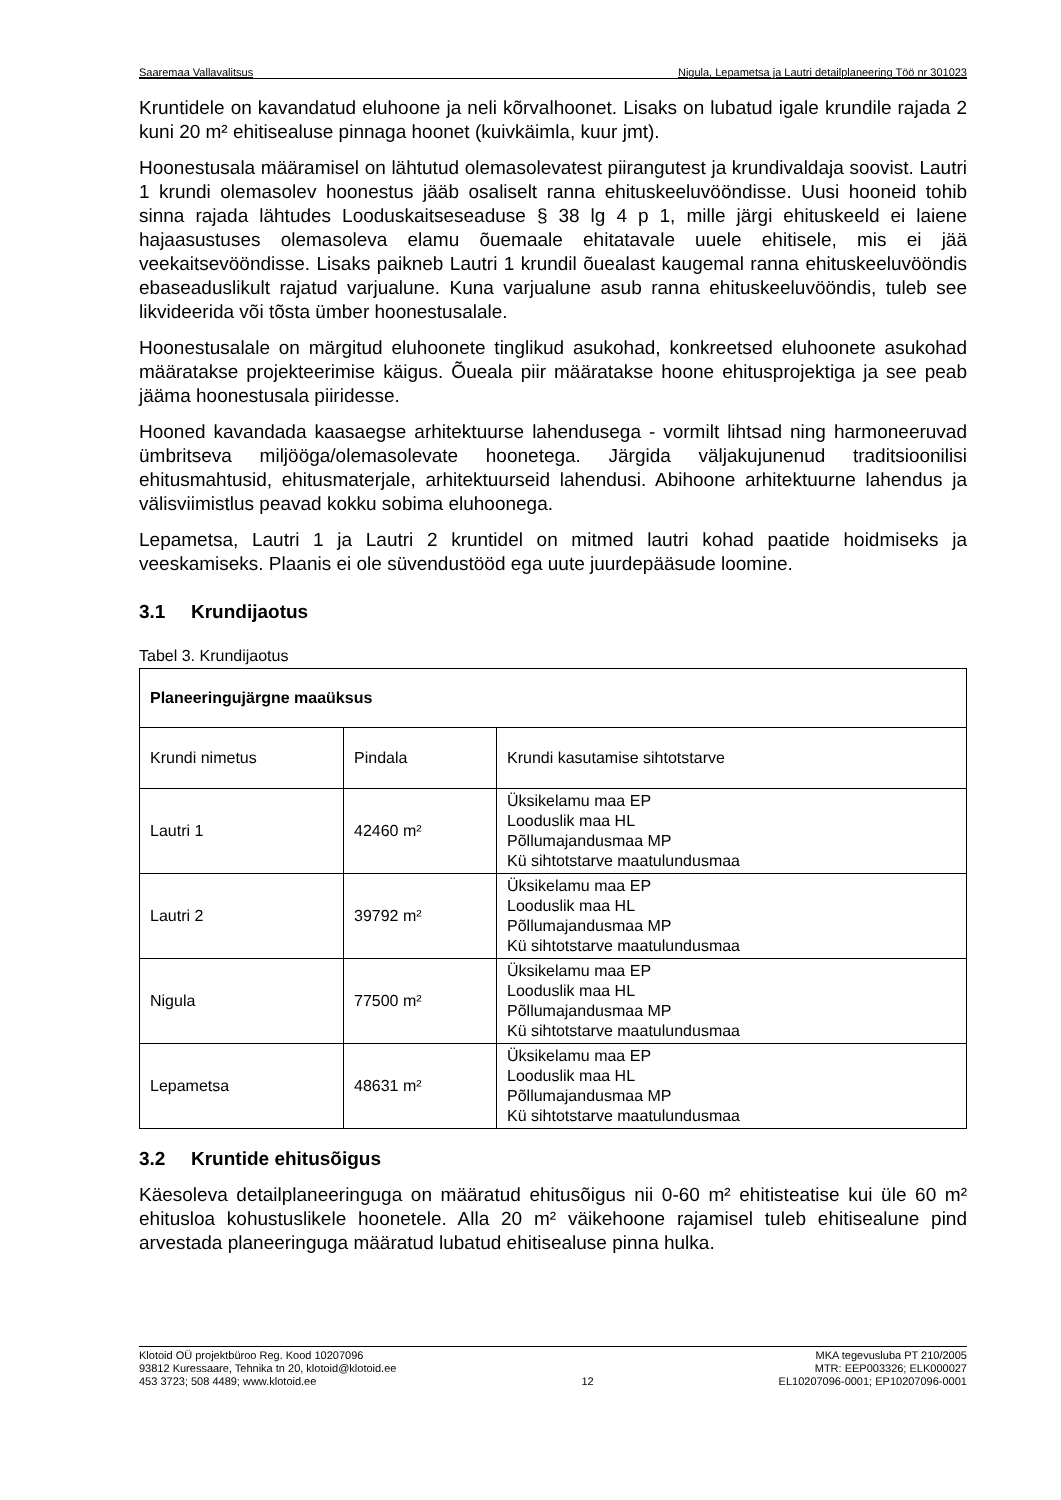Saaremaa Vallavalitsus Nigula, Lepametsa ja Lautri detailplaneering Töö nr 301023
Kruntidele on kavandatud eluhoone ja neli kõrvalhoonet. Lisaks on lubatud igale krundile rajada 2 kuni 20 m² ehitisealuse pinnaga hoonet (kuivkäimla, kuur jmt).
Hoonestusala määramisel on lähtutud olemasolevatest piirangutest ja krundivaldaja soovist. Lautri 1 krundi olemasolev hoonestus jääb osaliselt ranna ehituskeeluvööndisse. Uusi hooneid tohib sinna rajada lähtudes Looduskaitseseaduse § 38 lg 4 p 1, mille järgi ehituskeeld ei laiene hajaasustuses olemasoleva elamu õuemaale ehitatavale uuele ehitisele, mis ei jää veekaitsevööndisse. Lisaks paikneb Lautri 1 krundil õuealast kaugemal ranna ehituskeeluvööndis ebaseaduslikult rajatud varjualune. Kuna varjualune asub ranna ehituskeeluvööndis, tuleb see likvideerida või tõsta ümber hoonestusalale.
Hoonestusalale on märgitud eluhoonete tinglikud asukohad, konkreetsed eluhoonete asukohad määratakse projekteerimise käigus. Õueala piir määratakse hoone ehitusprojektiga ja see peab jääma hoonestusala piiridesse.
Hooned kavandada kaasaegse arhitektuurse lahendusega - vormilt lihtsad ning harmoneeruvad ümbritseva miljööga/olemasolevate hoonetega. Järgida väljakujunenud traditsioonilisi ehitusmahtusid, ehitusmaterjale, arhitektuurseid lahendusi. Abihoone arhitektuurne lahendus ja välisviimistlus peavad kokku sobima eluhoonega.
Lepametsa, Lautri 1 ja Lautri 2 kruntidel on mitmed lautri kohad paatide hoidmiseks ja veeskamiseks. Plaanis ei ole süvendustööd ega uute juurdepääsude loomine.
3.1 Krundijaotus
Tabel 3. Krundijaotus
| Planeeringujärgne maaüksus | | |
| --- | --- | --- |
| Krundi nimetus | Pindala | Krundi kasutamise sihtotstarve |
| Lautri 1 | 42460 m² | Üksikelamu maa EP Looduslik maa HL Põllumajandusmaa MP Kü sihtotstarve maatulundusmaa |
| Lautri 2 | 39792 m² | Üksikelamu maa EP Looduslik maa HL Põllumajandusmaa MP Kü sihtotstarve maatulundusmaa |
| Nigula | 77500 m² | Üksikelamu maa EP Looduslik maa HL Põllumajandusmaa MP Kü sihtotstarve maatulundusmaa |
| Lepametsa | 48631 m² | Üksikelamu maa EP Looduslik maa HL Põllumajandusmaa MP Kü sihtotstarve maatulundusmaa |
3.2 Kruntide ehitusõigus
Käesoleva detailplaneeringuga on määratud ehitusõigus nii 0-60 m² ehitisteatise kui üle 60 m² ehitusloa kohustuslikele hoonetele. Alla 20 m² väikehoone rajamisel tuleb ehitisealune pind arvestada planeeringuga määratud lubatud ehitisealuse pinna hulka.
Klotoid OÜ projektbüroo Reg. Kood 10207096
93812 Kuressaare, Tehnika tn 20, klotoid@klotoid.ee
453 3723; 508 4489; www.klotoid.ee
12 MKA tegevusluba PT 210/2005
MTR: EEP003326; ELK000027
EL10207096-0001; EP10207096-0001